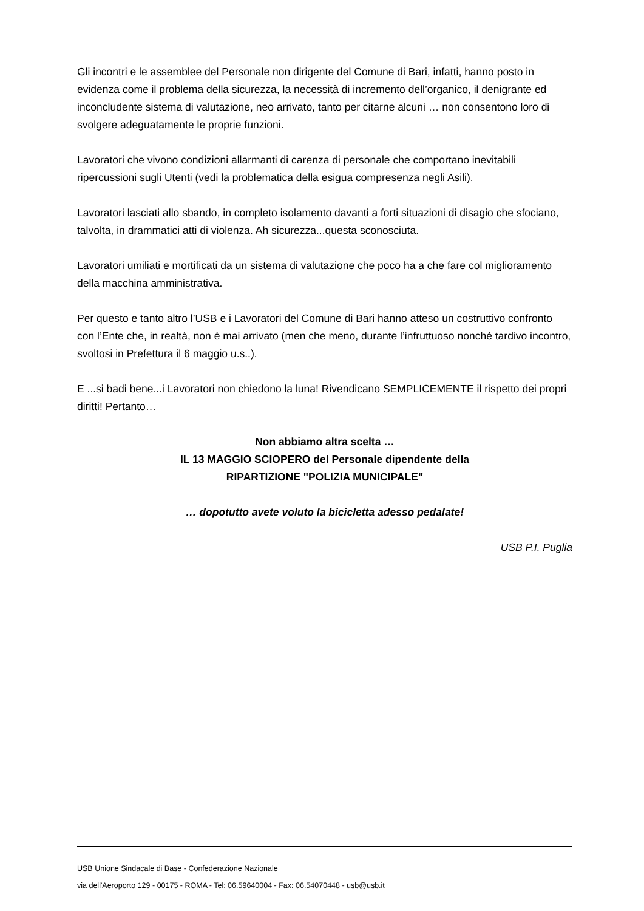Gli incontri e le assemblee del Personale non dirigente del Comune di Bari, infatti, hanno posto in evidenza come il problema della sicurezza, la necessità di incremento dell’organico, il denigrante ed inconcludente sistema di valutazione, neo arrivato, tanto per citarne alcuni … non consentono loro di svolgere adeguatamente le proprie funzioni.
Lavoratori che vivono condizioni allarmanti di carenza di personale che comportano inevitabili ripercussioni sugli Utenti (vedi la problematica della esigua compresenza negli Asili).
Lavoratori lasciati allo sbando, in completo isolamento davanti a forti situazioni di disagio che sfociano, talvolta, in drammatici atti di violenza. Ah sicurezza...questa sconosciuta.
Lavoratori umiliati e mortificati da un sistema di valutazione che poco ha a che fare col miglioramento della macchina amministrativa.
Per questo e tanto altro l’USB e i Lavoratori del Comune di Bari hanno atteso un costruttivo confronto con l’Ente che, in realtà, non è mai arrivato (men che meno, durante l’infruttuoso nonché tardivo incontro, svoltosi in Prefettura il 6 maggio u.s..).
E ...si badi bene...i Lavoratori non chiedono la luna! Rivendicano SEMPLICEMENTE il rispetto dei propri diritti! Pertanto…
Non abbiamo altra scelta …
IL 13 MAGGIO SCIOPERO del Personale dipendente della
RIPARTIZIONE "POLIZIA MUNICIPALE"
… dopotutto avete voluto la bicicletta adesso pedalate!
USB P.I. Puglia
USB Unione Sindacale di Base - Confederazione Nazionale
via dell'Aeroporto 129 - 00175 - ROMA - Tel: 06.59640004 - Fax: 06.54070448 - usb@usb.it